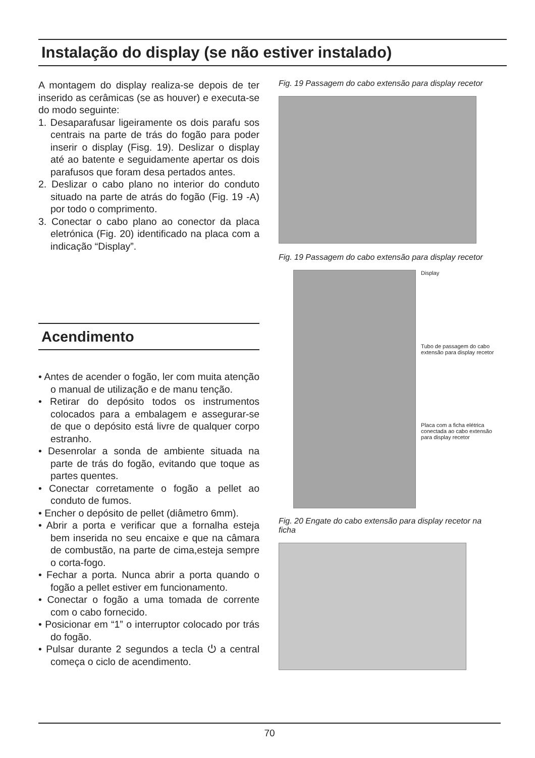Instalação do display (se não estiver instalado)
A montagem do display realiza-se depois de ter inserido as cerâmicas (se as houver) e executa-se do modo seguinte:
1. Desaparafusar ligeiramente os dois parafu sos centrais na parte de trás do fogão para poder inserir o display (Fisg. 19). Deslizar o display até ao batente e seguidamente apertar os dois parafusos que foram desa pertados antes.
2. Deslizar o cabo plano no interior do conduto situado na parte de atrás do fogão (Fig. 19 -A) por todo o comprimento.
3. Conectar o cabo plano ao conector da placa eletrónica (Fig. 20) identificado na placa com a indicação “Display”.
Acendimento
• Antes de acender o fogão, ler com muita atenção o manual de utilização e de manu tenção.
• Retirar do depósito todos os instrumentos colocados para a embalagem e assegurar-se de que o depósito está livre de qualquer corpo estranho.
• Desenrolar a sonda de ambiente situada na parte de trás do fogão, evitando que toque as partes quentes.
• Conectar corretamente o fogão a pellet ao conduto de fumos.
• Encher o depósito de pellet (diâmetro 6mm).
• Abrir a porta e verificar que a fornalha esteja bem inserida no seu encaixe e que na câmara de combustão, na parte de cima,esteja sempre o corta-fogo.
• Fechar a porta. Nunca abrir a porta quando o fogão a pellet estiver em funcionamento.
• Conectar o fogão a uma tomada de corrente com o cabo fornecido.
• Posicionar em “1” o interruptor colocado por trás do fogão.
• Pulsar durante 2 segundos a tecla ⏻ a central começa o ciclo de acendimento.
Fig. 19 Passagem do cabo extensão para display recetor
Fig. 19 Passagem do cabo extensão para display recetor
Display
Tubo de passagem do cabo extensão para display recetor
Placa com a ficha elétrica conectada ao cabo extensão para display recetor
Fig. 20 Engate do cabo extensão para display recetor na ficha
70